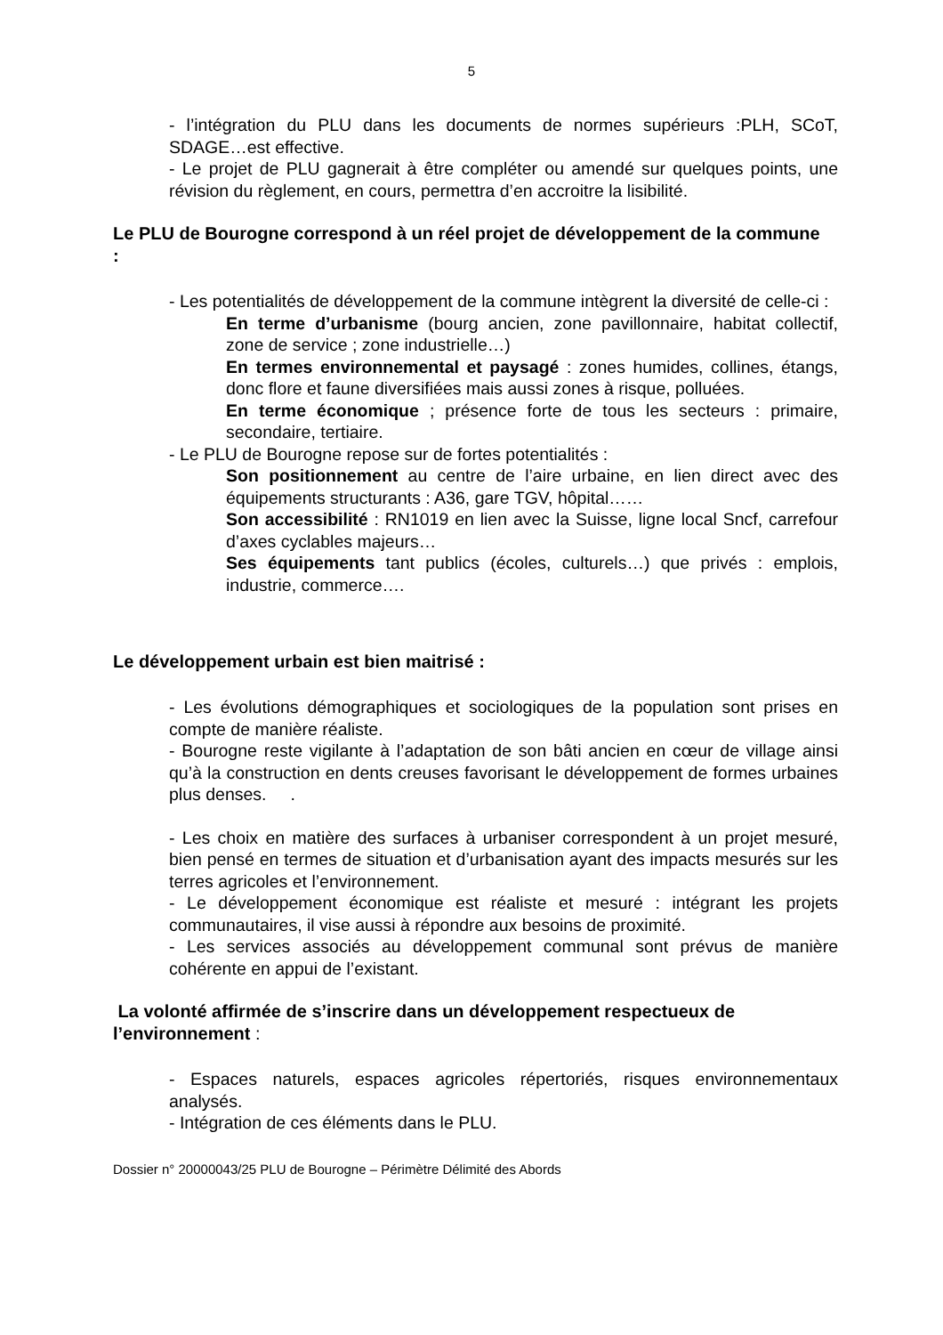5
- l’intégration du PLU dans les documents de normes supérieurs :PLH, SCoT, SDAGE…est effective.
- Le projet de PLU gagnerait à être compléter ou amendé sur quelques points, une révision du règlement, en cours, permettra d’en accroitre la lisibilité.
Le PLU de Bourogne correspond à un réel projet de développement de la commune :
- Les potentialités de développement de la commune intègrent la diversité de celle-ci :
En terme d’urbanisme (bourg ancien, zone pavillonnaire, habitat collectif, zone de service ; zone industrielle…)
En termes environnemental et paysagé : zones humides, collines, étangs, donc flore et faune diversifiées mais aussi zones à risque, polluées.
En terme économique ; présence forte de tous les secteurs : primaire, secondaire, tertiaire.
- Le PLU de Bourogne repose sur de fortes potentialités :
Son positionnement au centre de l’aire urbaine, en lien direct avec des équipements structurants : A36, gare TGV, hôpital……
Son accessibilité : RN1019 en lien avec la Suisse, ligne local Sncf, carrefour d’axes cyclables majeurs…
Ses équipements tant publics (écoles, culturels…) que privés : emplois, industrie, commerce….
Le développement urbain est bien maitrisé :
- Les évolutions démographiques et sociologiques de la population sont prises en compte de manière réaliste.
- Bourogne reste vigilante à l’adaptation de son bâti ancien en cœur de village ainsi qu’à la construction en dents creuses favorisant le développement de formes urbaines plus denses. .
- Les choix en matière des surfaces à urbaniser correspondent à un projet mesuré, bien pensé en termes de situation et d’urbanisation ayant des impacts mesurés sur les terres agricoles et l’environnement.
- Le développement économique est réaliste et mesuré : intégrant les projets communautaires, il vise aussi à répondre aux besoins de proximité.
- Les services associés au développement communal sont prévus de manière cohérente en appui de l’existant.
La volonté affirmée de s’inscrire dans un développement respectueux de l’environnement :
- Espaces naturels, espaces agricoles répertoriés, risques environnementaux analysés.
- Intégration de ces éléments dans le PLU.
Dossier n° 20000043/25 PLU de Bourogne – Périmètre Délimité des Abords